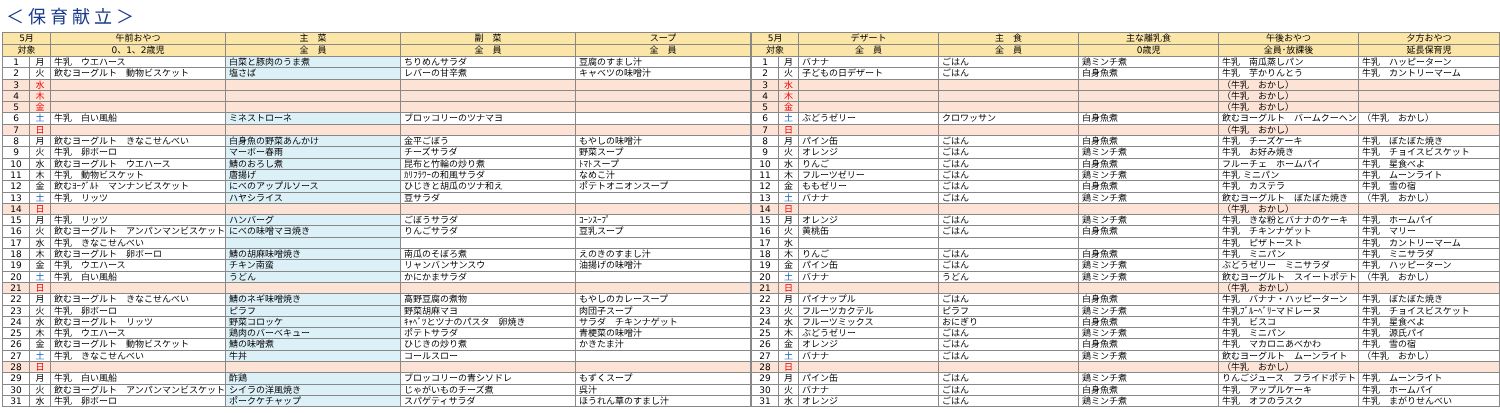＜保育献立＞
| 5月 | | 午前おやつ | 主 菜 | 副 菜 | スープ |
| --- | --- | --- | --- | --- | --- |
| 対象 | | 0、1、2歳児 | 全 員 | 全 員 | 全 員 |
| 1 | 月 | 牛乳 ウエハース | 白菜と豚肉のうま煮 | ちりめんサラダ | 豆腐のすまし汁 |
| 2 | 火 | 飲むヨーグルト 動物ビスケット | 塩さば | レバーの甘辛煮 | キャベツの味噌汁 |
| 3 | 水 | | | | |
| 4 | 木 | | | | |
| 5 | 金 | | | | |
| 6 | 土 | 牛乳 白い風船 | ミネストローネ | ブロッコリーのツナマヨ | |
| 7 | 日 | | | | |
| 8 | 月 | 飲むヨーグルト きなこせんべい | 白身魚の野菜あんかけ | 金平ごぼう | もやしの味噌汁 |
| 9 | 火 | 牛乳 卵ボーロ | マーボー春雨 | チーズサラダ | 野菜スープ |
| 10 | 水 | 飲むヨーグルト ウエハース | 鯖のおろし煮 | 昆布と竹輪の炒り煮 | ﾄﾏﾄスープ |
| 11 | 木 | 牛乳 動物ビスケット | 唐揚げ | ｶﾘﾌﾗﾜｰの和風サラダ | なめこ汁 |
| 12 | 金 | 飲むﾖｰｸﾞﾙﾄ マンナンビスケット | にべのアップルソース | ひじきと胡瓜のツナ和え | ポテトオニオンスープ |
| 13 | 土 | 牛乳 リッツ | ハヤシライス | 豆サラダ | |
| 14 | 日 | | | | |
| 15 | 月 | 牛乳 リッツ | ハンバーグ | ごぼうサラダ | ｺｰﾝｽｰﾌﾟ |
| 16 | 火 | 飲むヨーグルト アンパンマンビスケット | にべの味噌マヨ焼き | りんごサラダ | 豆乳スープ |
| 17 | 水 | 牛乳 きなこせんべい | | | |
| 18 | 木 | 飲むヨーグルト 卵ボーロ | 鯖の胡麻味噌焼き | 南瓜のそぼろ煮 | えのきのすまし汁 |
| 19 | 金 | 牛乳 ウエハース | チキン南蛮 | リャンバンサンスウ | 油揚げの味噌汁 |
| 20 | 土 | 牛乳 白い風船 | うどん | かにかまサラダ | |
| 21 | 日 | | | | |
| 22 | 月 | 飲むヨーグルト きなこせんべい | 鯖のネギ味噌焼き | 高野豆腐の煮物 | もやしのカレースープ |
| 23 | 火 | 牛乳 卵ボーロ | ピラフ | 野菜胡麻マヨ | 肉団子スープ |
| 24 | 水 | 飲むヨーグルト リッツ | 野菜コロッケ | ｷｬﾍﾞﾂとツナのパスタ 卵焼き | サラダ チキンナゲット |
| 25 | 木 | 牛乳 ウエハース | 鶏肉のバーベキュー | ポテトサラダ | 青梗菜の味噌汁 |
| 26 | 金 | 飲むヨーグルト 動物ビスケット | 鯖の味噌煮 | ひじきの炒り煮 | かきたま汁 |
| 27 | 土 | 牛乳 きなこせんべい | 牛丼 | コールスロー | |
| 28 | 日 | | | | |
| 29 | 月 | 牛乳 白い風船 | 酢鶏 | ブロッコリーの青シソドレ | もずくスープ |
| 30 | 火 | 飲むヨーグルト アンパンマンビスケット | シイラの洋風焼き | じゃがいものチーズ煮 | 呉汁 |
| 31 | 水 | 牛乳 卵ボーロ | ポークケチャップ | スパゲティサラダ | ほうれん草のすまし汁 |
| 5月 | | デザート | 主 食 | 主な離乳食 | 午後おやつ | 夕方おやつ |
| --- | --- | --- | --- | --- | --- | --- |
| 対象 | | 全 員 | 全 員 | 0歳児 | 全員･放課後 | 延長保育児 |
| 1 | 月 | バナナ | ごはん | 鶏ミンチ煮 | 牛乳 南瓜蒸しパン | 牛乳 ハッピーターン |
| 2 | 火 | 子どもの日デザート | ごはん | 白身魚煮 | 牛乳 芋かりんとう | 牛乳 カントリーマーム |
| 3 | 水 | | | | （牛乳 おかし） | |
| 4 | 木 | | | | （牛乳 おかし） | |
| 5 | 金 | | | | （牛乳 おかし） | |
| 6 | 土 | ぶどうゼリー | クロワッサン | 白身魚煮 | 飲むヨーグルト バームクーヘン | （牛乳 おかし） |
| 7 | 日 | | | | （牛乳 おかし） | |
| 8 | 月 | パイン缶 | ごはん | 白身魚煮 | 牛乳 チーズケーキ | 牛乳 ぼたぼた焼き |
| 9 | 火 | オレンジ | ごはん | 鶏ミンチ煮 | 牛乳 お好み焼き | 牛乳 チョイスビスケット |
| 10 | 水 | りんご | ごはん | 白身魚煮 | フルーチェ ホームパイ | 牛乳 星食べよ |
| 11 | 木 | フルーツゼリー | ごはん | 鶏ミンチ煮 | 牛乳 ミニパン | 牛乳 ムーンライト |
| 12 | 金 | ももゼリー | ごはん | 白身魚煮 | 牛乳 カステラ | 牛乳 雪の宿 |
| 13 | 土 | バナナ | ごはん | 鶏ミンチ煮 | 飲むヨーグルト ぼたぼた焼き | （牛乳 おかし） |
| 14 | 日 | | | | （牛乳 おかし） | |
| 15 | 月 | オレンジ | ごはん | 鶏ミンチ煮 | 牛乳 きな粉とバナナのケーキ | 牛乳 ホームパイ |
| 16 | 火 | 黄桃缶 | ごはん | 白身魚煮 | 牛乳 チキンナゲット | 牛乳 マリー |
| 17 | 水 | | | | 牛乳 ピザトースト | 牛乳 カントリーマーム |
| 18 | 木 | りんご | ごはん | 白身魚煮 | 牛乳 ミニパン | 牛乳 ミニサラダ |
| 19 | 金 | パイン缶 | ごはん | 鶏ミンチ煮 | ぶどうゼリー ミニサラダ | 牛乳 ハッピーターン |
| 20 | 土 | バナナ | うどん | 鶏ミンチ煮 | 飲むヨーグルト スイートポテト | （牛乳 おかし） |
| 21 | 日 | | | | （牛乳 おかし） | |
| 22 | 月 | パイナップル | ごはん | 白身魚煮 | 牛乳 バナナ・ハッピーターン | 牛乳 ぼたぼた焼き |
| 23 | 火 | フルーツカクテル | ピラフ | 鶏ミンチ煮 | 牛乳ﾌﾞﾙｰﾍﾞﾘｰマドレーヌ | 牛乳 チョイスビスケット |
| 24 | 水 | フルーツミックス | おにぎり | 白身魚煮 | 牛乳 ビスコ | 牛乳 星食べよ |
| 25 | 木 | ぶどうゼリー | ごはん | 鶏ミンチ煮 | 牛乳 ミニパン | 牛乳 源氏パイ |
| 26 | 金 | オレンジ | ごはん | 白身魚煮 | 牛乳 マカロニあべかわ | 牛乳 雪の宿 |
| 27 | 土 | バナナ | ごはん | 鶏ミンチ煮 | 飲むヨーグルト ムーンライト | （牛乳 おかし） |
| 28 | 日 | | | | （牛乳 おかし） | |
| 29 | 月 | パイン缶 | ごはん | 鶏ミンチ煮 | りんごジュース フライドポテト | 牛乳 ムーンライト |
| 30 | 火 | バナナ | ごはん | 白身魚煮 | 牛乳 アップルケーキ | 牛乳 ホームパイ |
| 31 | 水 | オレンジ | ごはん | 鶏ミンチ煮 | 牛乳 オフのラスク | 牛乳 まがりせんべい |